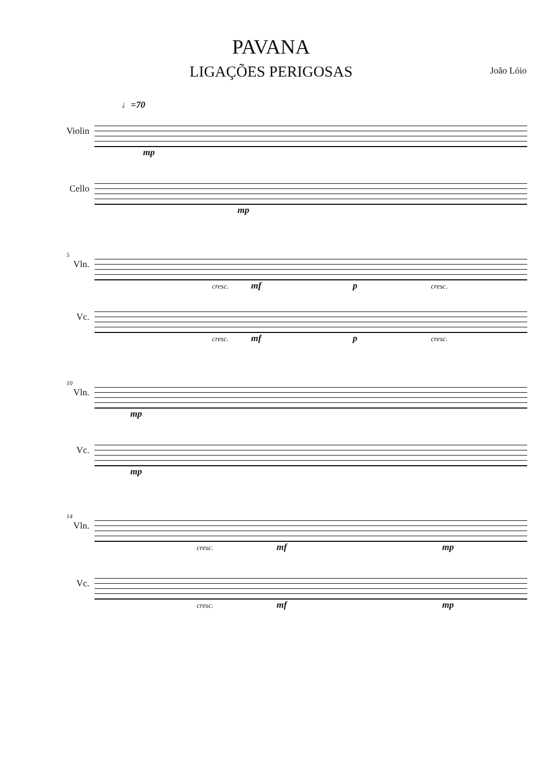PAVANA
LIGAÇÕES PERIGOSAS
João Lóio
♩=70
Violin mp
Cello mp
5
Vln.
cresc. mf p cresc.
Vc.
cresc. mf p cresc.
10
Vln. mp
Vc. mp
14
Vln.
cresc. mf mp
Vc.
cresc. mf mp